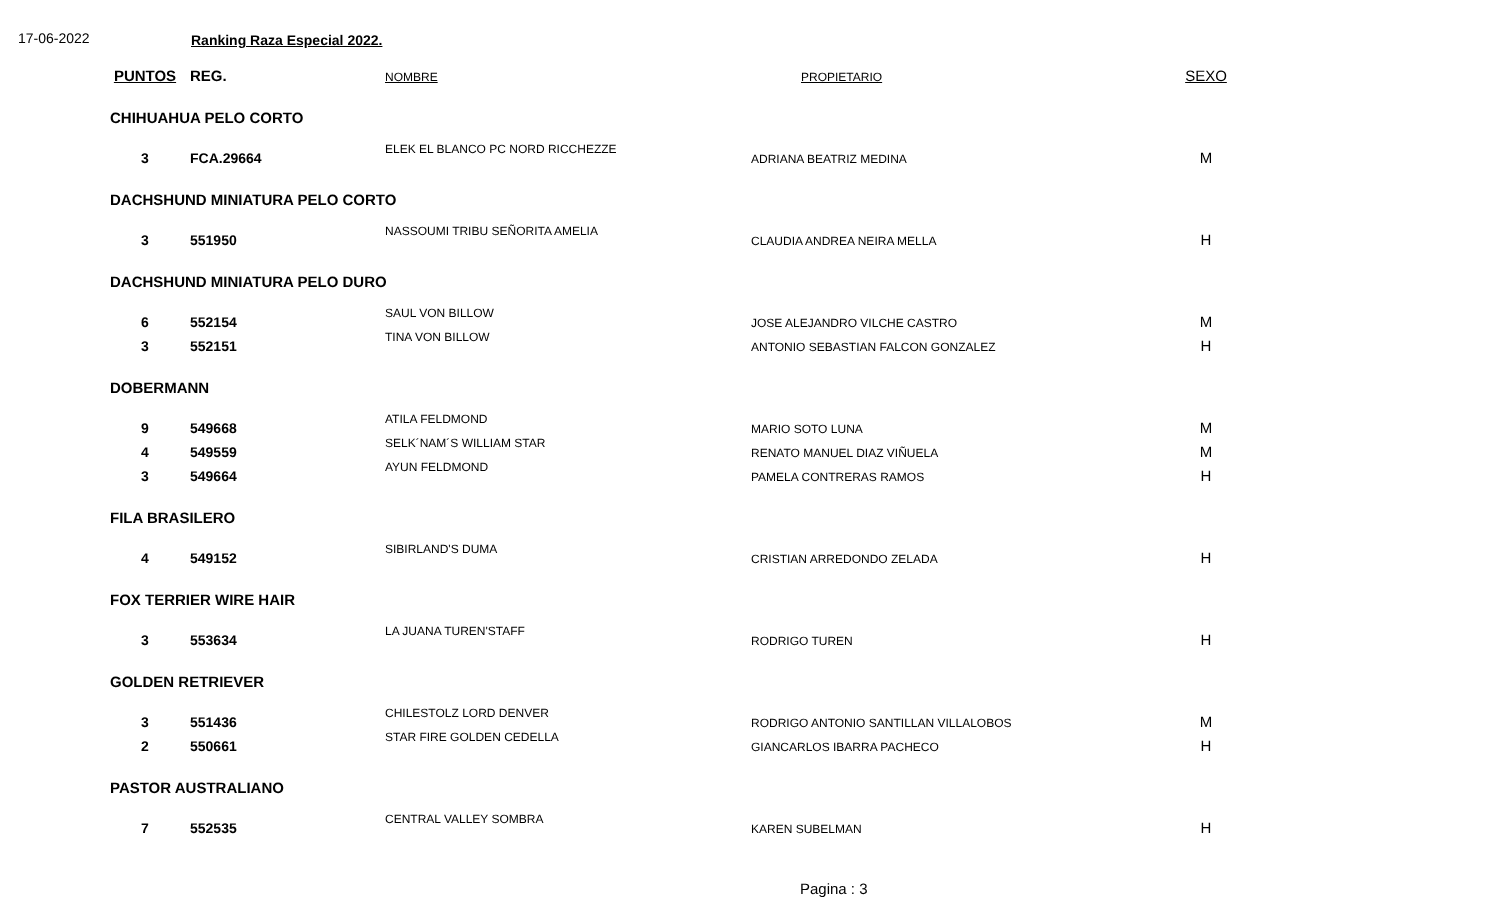17-06-2022 Ranking Raza Especial 2022.
| PUNTOS | REG. | NOMBRE | PROPIETARIO | SEXO |
| --- | --- | --- | --- | --- |
| CHIHUAHUA PELO CORTO | | | | |
| 3 | FCA.29664 | ELEK EL BLANCO PC NORD RICCHEZZE | ADRIANA BEATRIZ MEDINA | M |
| DACHSHUND MINIATURA PELO CORTO | | | | |
| 3 | 551950 | NASSOUMI TRIBU SEÑORITA AMELIA | CLAUDIA ANDREA NEIRA MELLA | H |
| DACHSHUND MINIATURA PELO DURO | | | | |
| 6 | 552154 | SAUL VON BILLOW | JOSE ALEJANDRO VILCHE CASTRO | M |
| 3 | 552151 | TINA VON BILLOW | ANTONIO SEBASTIAN FALCON GONZALEZ | H |
| DOBERMANN | | | | |
| 9 | 549668 | ATILA FELDMOND | MARIO SOTO LUNA | M |
| 4 | 549559 | SELK´NAM´S WILLIAM STAR | RENATO MANUEL DIAZ VIÑUELA | M |
| 3 | 549664 | AYUN FELDMOND | PAMELA CONTRERAS RAMOS | H |
| FILA BRASILERO | | | | |
| 4 | 549152 | SIBIRLAND'S DUMA | CRISTIAN ARREDONDO ZELADA | H |
| FOX TERRIER WIRE HAIR | | | | |
| 3 | 553634 | LA JUANA TUREN'STAFF | RODRIGO TUREN | H |
| GOLDEN RETRIEVER | | | | |
| 3 | 551436 | CHILESTOLZ LORD DENVER | RODRIGO ANTONIO SANTILLAN VILLALOBOS | M |
| 2 | 550661 | STAR FIRE GOLDEN CEDELLA | GIANCARLOS IBARRA PACHECO | H |
| PASTOR AUSTRALIANO | | | | |
| 7 | 552535 | CENTRAL VALLEY SOMBRA | KAREN SUBELMAN | H |
Pagina : 3